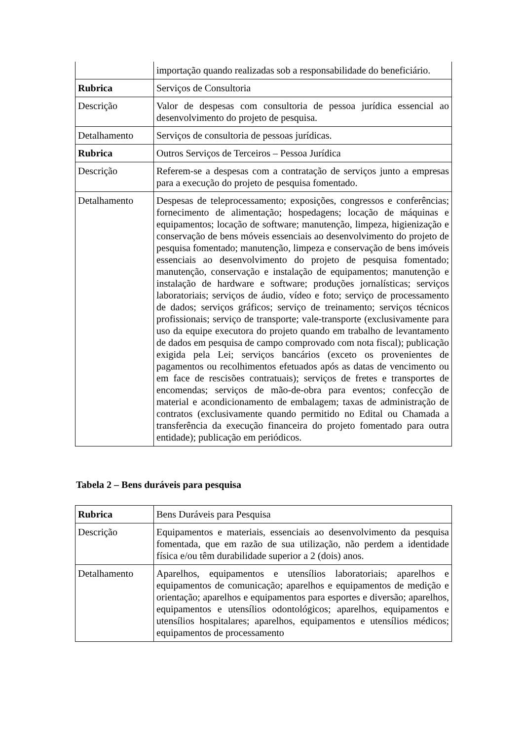| | importação quando realizadas sob a responsabilidade do beneficiário. |
| Rubrica | Serviços de Consultoria |
| Descrição | Valor de despesas com consultoria de pessoa jurídica essencial ao desenvolvimento do projeto de pesquisa. |
| Detalhamento | Serviços de consultoria de pessoas jurídicas. |
| Rubrica | Outros Serviços de Terceiros – Pessoa Jurídica |
| Descrição | Referem-se a despesas com a contratação de serviços junto a empresas para a execução do projeto de pesquisa fomentado. |
| Detalhamento | Despesas de teleprocessamento; exposições, congressos e conferências; fornecimento de alimentação; hospedagens; locação de máquinas e equipamentos; locação de software; manutenção, limpeza, higienização e conservação de bens móveis essenciais ao desenvolvimento do projeto de pesquisa fomentado; manutenção, limpeza e conservação de bens imóveis essenciais ao desenvolvimento do projeto de pesquisa fomentado; manutenção, conservação e instalação de equipamentos; manutenção e instalação de hardware e software; produções jornalísticas; serviços laboratoriais; serviços de áudio, vídeo e foto; serviço de processamento de dados; serviços gráficos; serviço de treinamento; serviços técnicos profissionais; serviço de transporte; vale-transporte (exclusivamente para uso da equipe executora do projeto quando em trabalho de levantamento de dados em pesquisa de campo comprovado com nota fiscal); publicação exigida pela Lei; serviços bancários (exceto os provenientes de pagamentos ou recolhimentos efetuados após as datas de vencimento ou em face de rescisões contratuais); serviços de fretes e transportes de encomendas; serviços de mão-de-obra para eventos; confecção de material e acondicionamento de embalagem; taxas de administração de contratos (exclusivamente quando permitido no Edital ou Chamada a transferência da execução financeira do projeto fomentado para outra entidade); publicação em periódicos. |
Tabela 2 – Bens duráveis para pesquisa
| Rubrica | Bens Duráveis para Pesquisa |
| Descrição | Equipamentos e materiais, essenciais ao desenvolvimento da pesquisa fomentada, que em razão de sua utilização, não perdem a identidade física e/ou têm durabilidade superior a 2 (dois) anos. |
| Detalhamento | Aparelhos, equipamentos e utensílios laboratoriais; aparelhos e equipamentos de comunicação; aparelhos e equipamentos de medição e orientação; aparelhos e equipamentos para esportes e diversão; aparelhos, equipamentos e utensílios odontológicos; aparelhos, equipamentos e utensílios hospitalares; aparelhos, equipamentos e utensílios médicos; equipamentos de processamento |